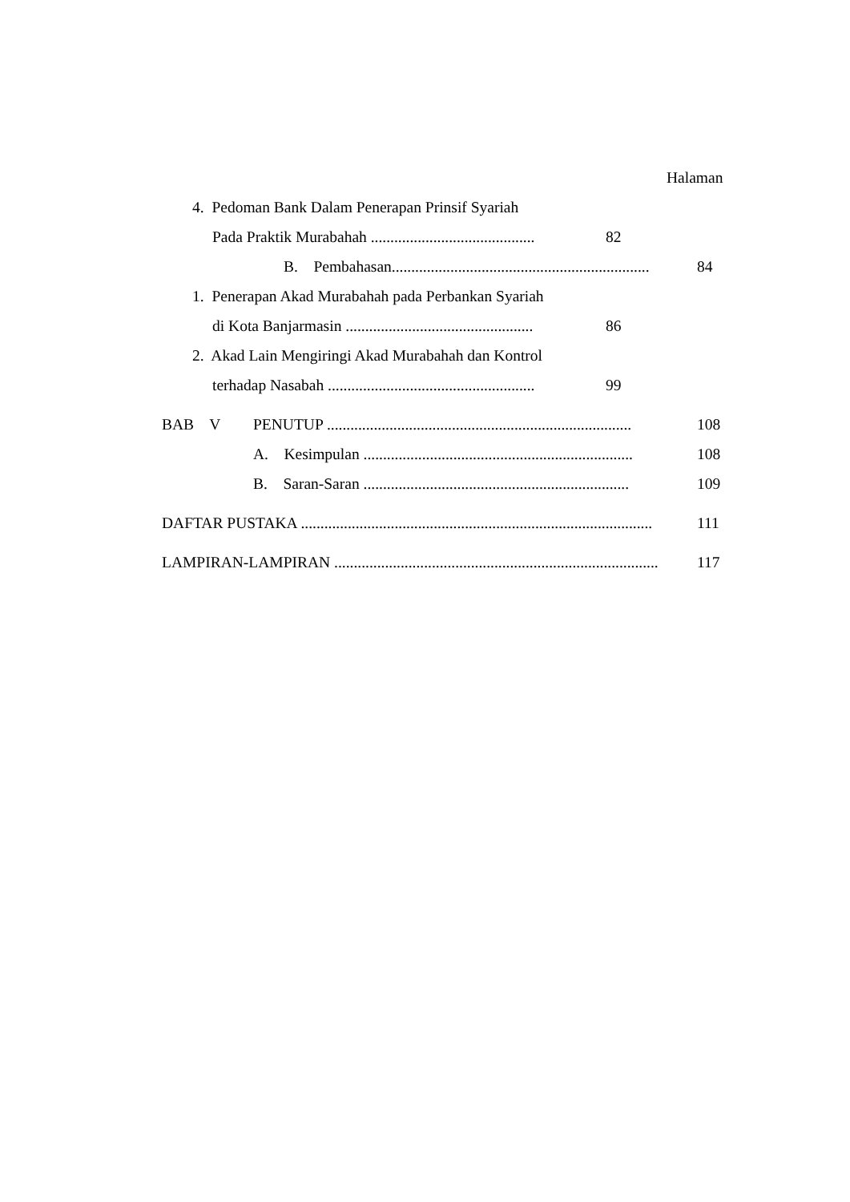Halaman
4. Pedoman Bank Dalam Penerapan Prinsif Syariah
Pada Praktik Murabahah ..........................................
82
B. Pembahasan..................................................................
84
1. Penerapan Akad Murabahah pada Perbankan Syariah
di Kota Banjarmasin ................................................
86
2. Akad Lain Mengiringi Akad Murabahah dan Kontrol
terhadap Nasabah .....................................................
99
BAB V PENUTUP ..............................................................................
108
A. Kesimpulan .....................................................................
108
B. Saran-Saran ....................................................................
109
DAFTAR PUSTAKA ..........................................................................................
111
LAMPIRAN-LAMPIRAN ...................................................................................
117